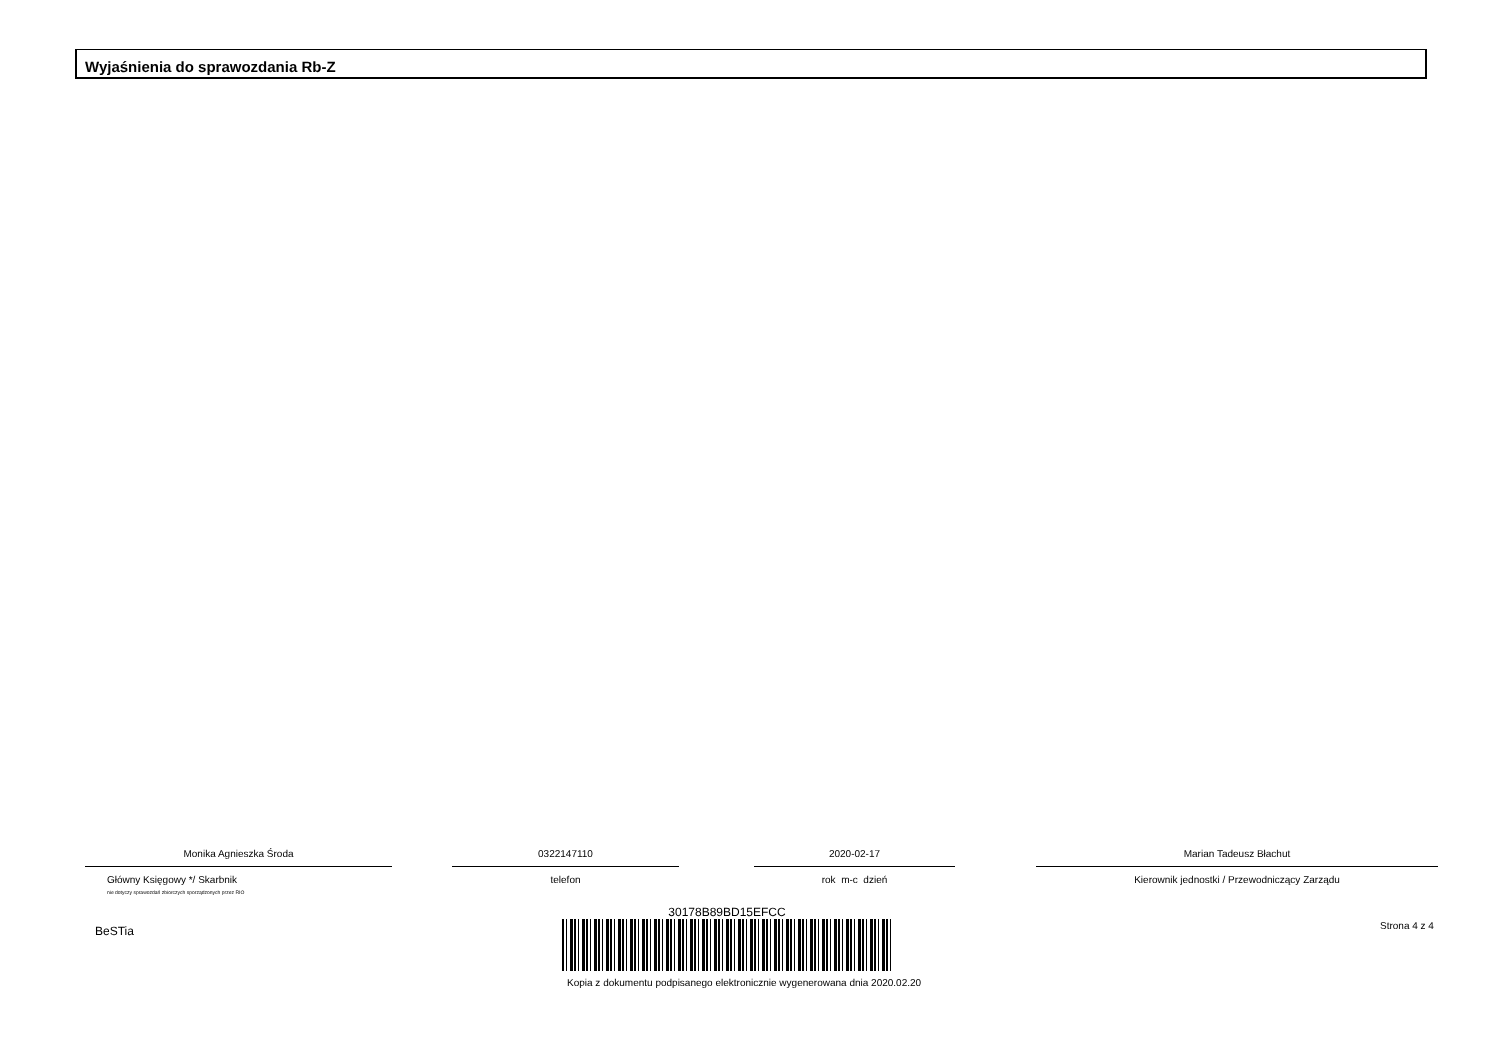Wyjaśnienia do sprawozdania Rb-Z
Monika Agnieszka Środa
Główny Księgowy */ Skarbnik
nie dotyczy sprawozdań zbiorczych sporządzonych przez RIO
0322147110
telefon
2020-02-17
rok m-c dzień
Marian Tadeusz Błachut
Kierownik jednostki / Przewodniczący Zarządu
BeSTia Strona 4 z 4
30178B89BD15EFCC
Kopia z dokumentu podpisanego elektronicznie wygenerowana dnia 2020.02.20